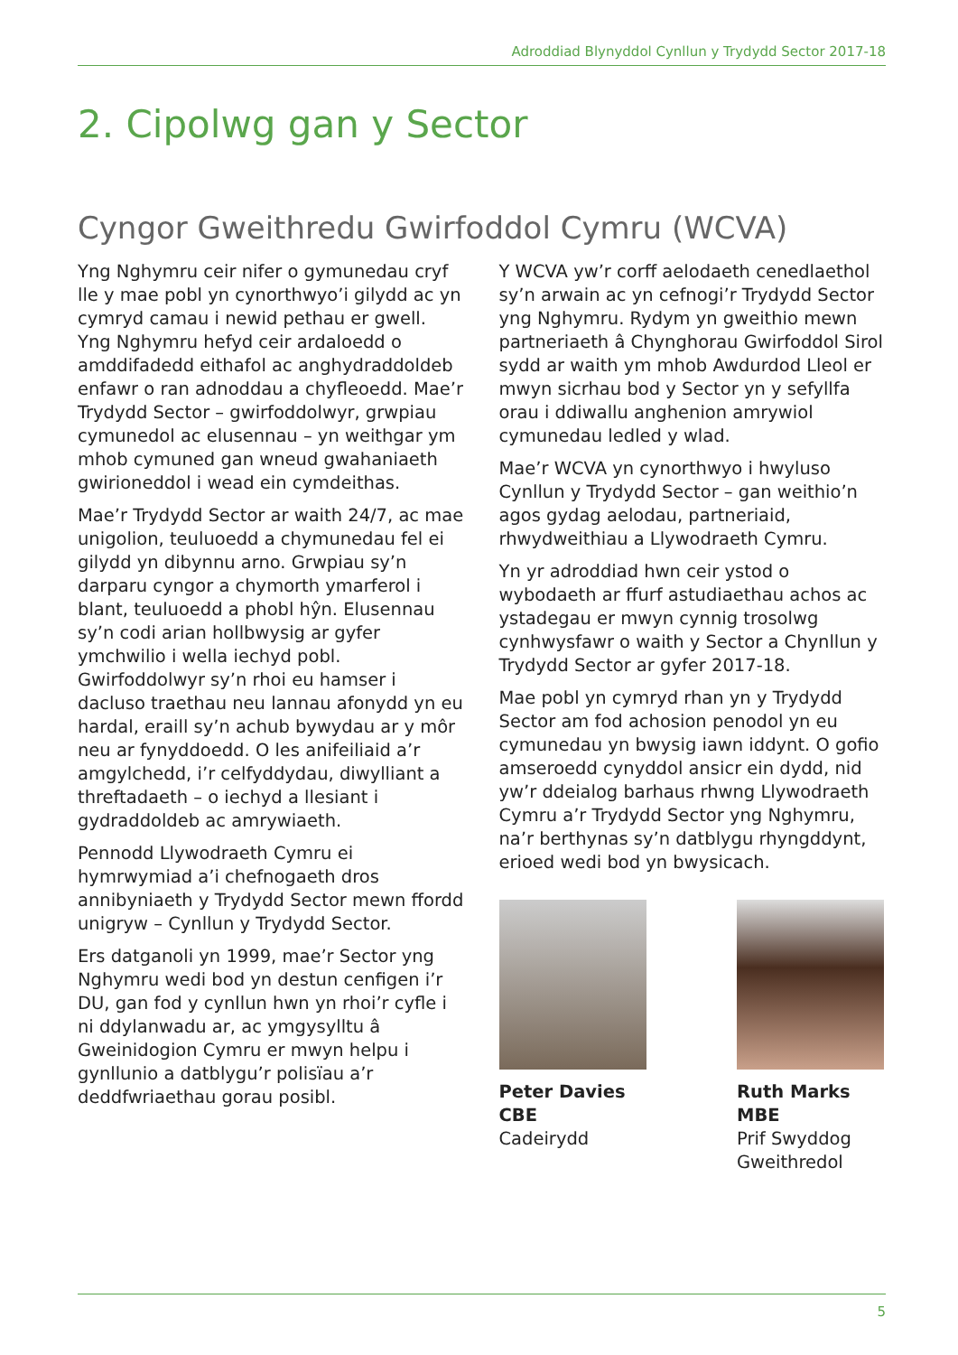Adroddiad Blynyddol Cynllun y Trydydd Sector 2017-18
2. Cipolwg gan y Sector
Cyngor Gweithredu Gwirfoddol Cymru (WCVA)
Yng Nghymru ceir nifer o gymunedau cryf lle y mae pobl yn cynorthwyo’i gilydd ac yn cymryd camau i newid pethau er gwell. Yng Nghymru hefyd ceir ardaloedd o amddifadedd eithafol ac anghydraddoldeb enfawr o ran adnoddau a chyfleoedd. Mae’r Trydydd Sector – gwirfoddolwyr, grwpiau cymunedol ac elusennau – yn weithgar ym mhob cymuned gan wneud gwahaniaeth gwirioneddol i wead ein cymdeithas.
Mae’r Trydydd Sector ar waith 24/7, ac mae unigolion, teuluoedd a chymunedau fel ei gilydd yn dibynnu arno. Grwpiau sy’n darparu cyngor a chymorth ymarferol i blant, teuluoedd a phobl hŷn. Elusennau sy’n codi arian hollbwysig ar gyfer ymchwilio i wella iechyd pobl. Gwirfoddolwyr sy’n rhoi eu hamser i dacluso traethau neu lannau afonydd yn eu hardal, eraill sy’n achub bywydau ar y môr neu ar fynyddoedd. O les anifeiliaid a’r amgylchedd, i’r celfyddydau, diwylliant a threftadaeth – o iechyd a llesiant i gydraddoldeb ac amrywiaeth.
Pennodd Llywodraeth Cymru ei hymrwymiad a’i chefnogaeth dros annibyniaeth y Trydydd Sector mewn ffordd unigryw – Cynllun y Trydydd Sector.
Ers datganoli yn 1999, mae’r Sector yng Nghymru wedi bod yn destun cenfigen i’r DU, gan fod y cynllun hwn yn rhoi’r cyfle i ni ddylanwadu ar, ac ymgysylltu â Gweinidogion Cymru er mwyn helpu i gynllunio a datblygu’r polisïau a’r deddfwriaethau gorau posibl.
Y WCVA yw’r corff aelodaeth cenedlaethol sy’n arwain ac yn cefnogi’r Trydydd Sector yng Nghymru. Rydym yn gweithio mewn partneriaeth â Chynghorau Gwirfoddol Sirol sydd ar waith ym mhob Awdurdod Lleol er mwyn sicrhau bod y Sector yn y sefyllfa orau i ddiwallu anghenion amrywiol cymunedau ledled y wlad.
Mae’r WCVA yn cynorthwyo i hwyluso Cynllun y Trydydd Sector – gan weithio’n agos gydag aelodau, partneriaid, rhwydweithiau a Llywodraeth Cymru.
Yn yr adroddiad hwn ceir ystod o wybodaeth ar ffurf astudiaethau achos ac ystadegau er mwyn cynnig trosolwg cynhwysfawr o waith y Sector a Chynllun y Trydydd Sector ar gyfer 2017-18.
Mae pobl yn cymryd rhan yn y Trydydd Sector am fod achosion penodol yn eu cymunedau yn bwysig iawn iddynt. O gofio amseroedd cynyddol ansicr ein dydd, nid yw’r ddeialog barhaus rhwng Llywodraeth Cymru a’r Trydydd Sector yng Nghymru, na’r berthynas sy’n datblygu rhyngddynt, erioed wedi bod yn bwysicach.
Peter Davies CBE
Cadeirydd
Ruth Marks MBE
Prif Swyddog Gweithredol
5